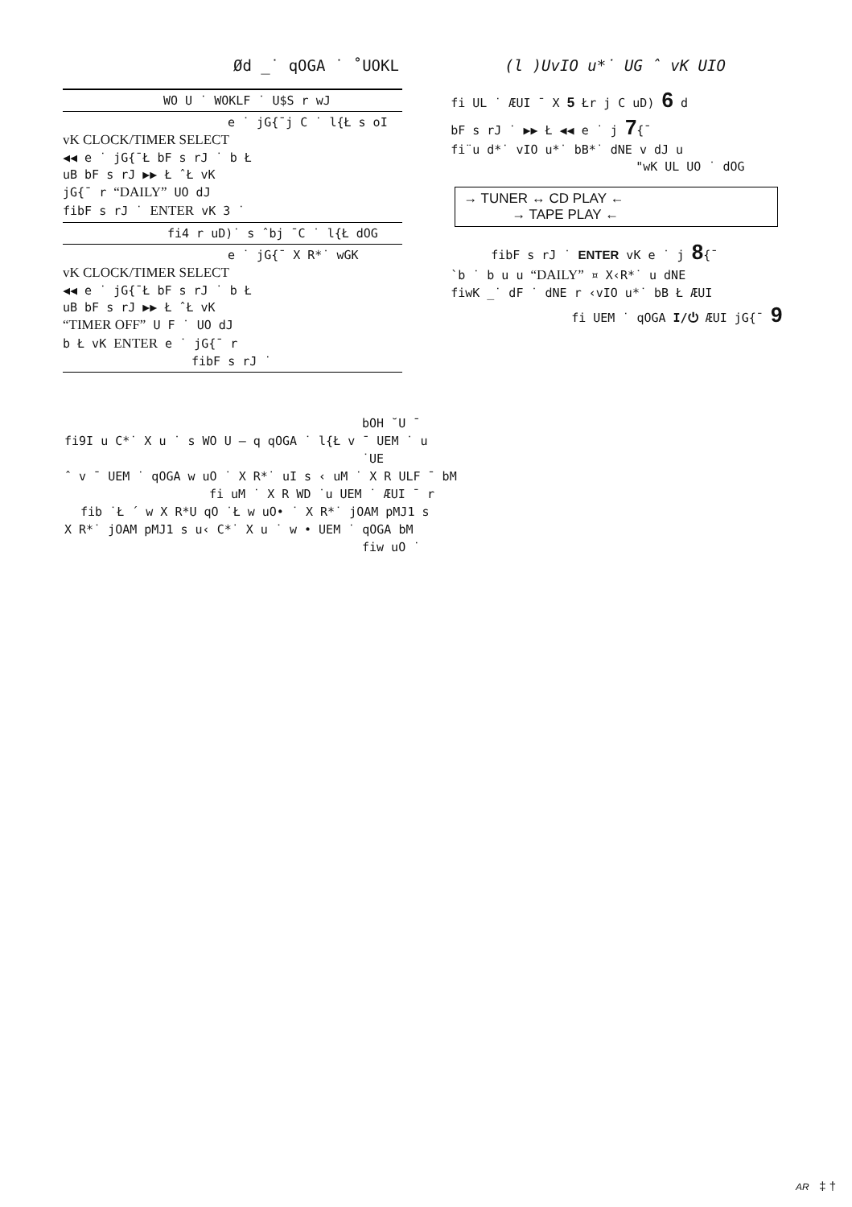Ød _˙ qOGA ˙ ˚UOKL (l )UvIO u*˙ UG ˆ vK UIO
WO U ˙ WOKLF ˙ U$S r wJ
e ˙ jG{¯j C ˙ l{Ł s oI
vK CLOCK/TIMER SELECT
◀◀ e ˙ jG{¯Ł bF s rJ ˙ b Ł
uB bF s rJ ▶▶ Ł ˆŁ vK
jG{¯ r “DAILY” UO dJ
fibF s rJ ˙ ENTER vK 3 ˙
fi4 r uD)˙ s ˆbj ¯C ˙ l{Ł dOG
e ˙ jG{¯ X R*˙ wGK
vK CLOCK/TIMER SELECT
◀◀ e ˙ jG{¯Ł bF s rJ ˙ b Ł
uB bF s rJ ▶▶ Ł ˆŁ vK
“TIMER OFF” U F ˙ UO dJ
b Ł vK ENTER e ˙ jG{¯ r
fibF s rJ ˙
fi UL ˙ ÆUI ¯ X 5 Łr j C uD) 6 d
bF s rJ ˙ ▶▶ Ł ◀◀ e ˙ j 7{¯
fi¨u d*˙ vIO u*˙ bB*˙ dNE v dJ u
"wK UL UO ˙ dOG
→ TUNER ↔ CD PLAY ←
→ TAPE PLAY ←
fibF s rJ ˙ ENTER vK e ˙ j 8{¯
`b ˙ b u u “DAILY” ¤ X‹R*˙ u dNE
fiwK _˙ dF ˙ dNE r ‹vIO u*˙ bB Ł ÆUI
fi UEM ˙ qOGA I/⏻ ÆUI jG{¯ 9
bOH ˘U ¯
fi9I u C*˙ X u ˙ s WO U – q qOGA ˙ l{Ł v ¯ UEM ˙ u
˙UE
ˆ v ¯ UEM ˙ qOGA w uO ˙ X R*˙ uI s ‹ uM ˙ X R ULF ¯ bM
fi uM ˙ X R WD ˙u UEM ˙ ÆUI ¯ r
fib ˙Ł ´ w X R*U qO ˙Ł w uO• ˙ X R*˙ jOAM pMJ1 s
X R*˙ jOAM pMJ1 s u‹ C*˙ X u ˙ w • UEM ˙ qOGA bM
fiw uO ˙
AR ‡ †